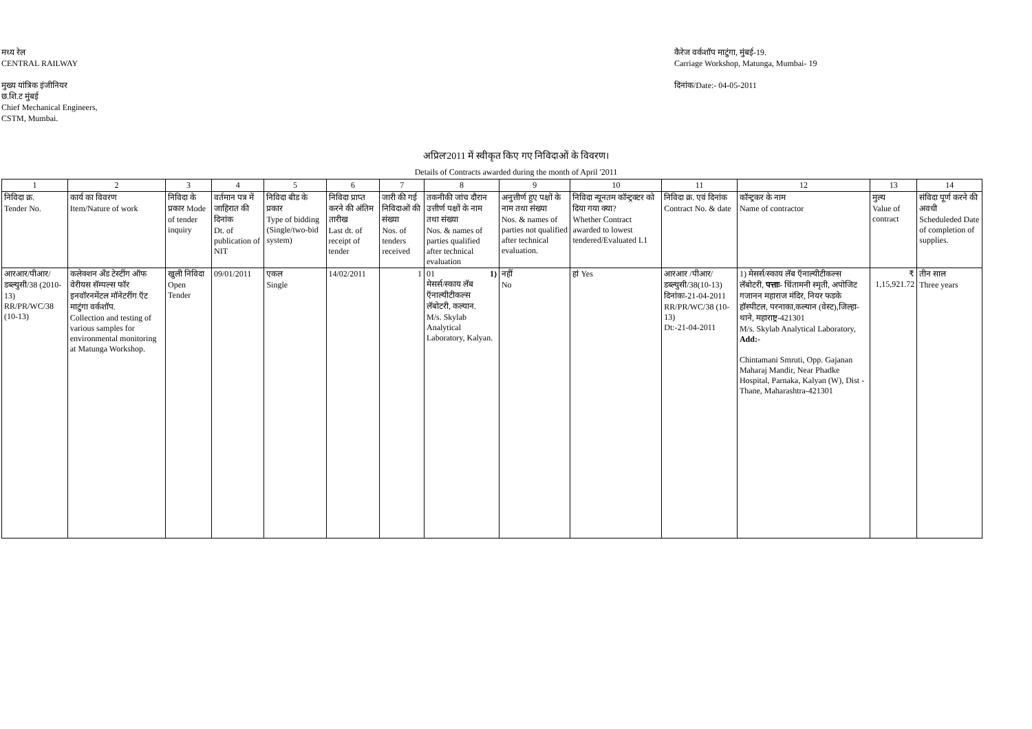मध्य रेल
CENTRAL RAILWAY
मुख्य यांत्रिक इंजीनियर
छ.शि.ट मुंबई
Chief Mechanical Engineers,
CSTM, Mumbai.
कैरेज वर्कशॉप माटुंगा, मुंबई-19.
Carriage Workshop, Matunga, Mumbai- 19
दिनांक/Date:- 04-05-2011
अप्रिल'2011 में स्वीकृत किए गए निविदाओं के विवरण।
Details of Contracts awarded during the month of April '2011
| 1 | 2 | 3 | 4 | 5 | 6 | 7 | 8 | 9 | 10 | 11 | 12 | 13 | 14 |
| --- | --- | --- | --- | --- | --- | --- | --- | --- | --- | --- | --- | --- | --- |
| निविदा क्र. Tender No. | कार्य का विवरण Item/Nature of work | निविदा के प्रकार Mode of tender inquiry | वर्तमान पत्र में जाहिरात की दिनांक Dt. of publication of NIT | निविदा बीड के प्रकार Type of bidding (Single/two-bid system) | निविदा प्राप्त करने की अंतिम तारीख Last dt. of receipt of tender | जारी की गई निविदाओं की संख्या Nos. of tenders received | तकनीकी जांच दौरान उत्तीर्ण पक्षों के नाम तथा संख्या Nos. & names of parties qualified after technical evaluation | अनुत्तीर्ण हुए पक्षों के नाम तथा संख्या Nos. & names of parties not qualified after technical evaluation. | निविदा न्यूनतम कॉन्ट्रक्टर को दिया गया क्या? Whether Contract awarded to lowest tendered/Evaluated L1 | निविदा क्र. एवं दिनांक Contract No. & date | कॉन्ट्रकर के नाम Name of contractor | मुल्य Value of contract | संविदा पूर्ण करने की अवधी Scheduleded Date of completion of supplies. |
| आरआर/पीआर/ डब्ल्युसी/38 (2010-13) RR/PR/WC/38 (10-13) | कलेक्शन अँड टेस्टींग ऑफ वेरीयस सॅम्पल्स फॉर इनवॉरनमेंटल मॉनेटरींग ऍट माटुंगा वर्कशॉप. Collection and testing of various samples for environmental monitoring at Matunga Workshop. | खुली निविदा Open Tender | 09/01/2011 | एकल Single | 14/02/2011 | 1 | 01 1) मेसर्स/स्काय लॅब ऍनाल्यीटीकल्स लॅबोटरी, कल्यान. M/s. Skylab Analytical Laboratory, Kalyan. | नहीं No | हां Yes | आरआर /पीआर/ डब्ल्युसी/38(10-13) दिनांकः-21-04-2011 RR/PR/WC/38 (10-13) Dt:-21-04-2011 | 1) मेसर्स/स्काय लॅब ऍनाल्यीटीकल्स लॅबोटरी, पत्ताः- चिंतामनी स्मृती, अपोजिट गजानन महाराज मंदिर, नियर फडके हॉस्पीटल, परनाका,कल्यान (वेस्ट),जिल्हा-थाने, महाराष्ट्र-421301 M/s. Skylab Analytical Laboratory, Add:- Chintamani Smruti, Opp. Gajanan Maharaj Mandir, Near Phadke Hospital, Parnaka, Kalyan (W), Dist - Thane, Maharashtra-421301 | ₹ 1,15,921.72 | तीन साल Three years |